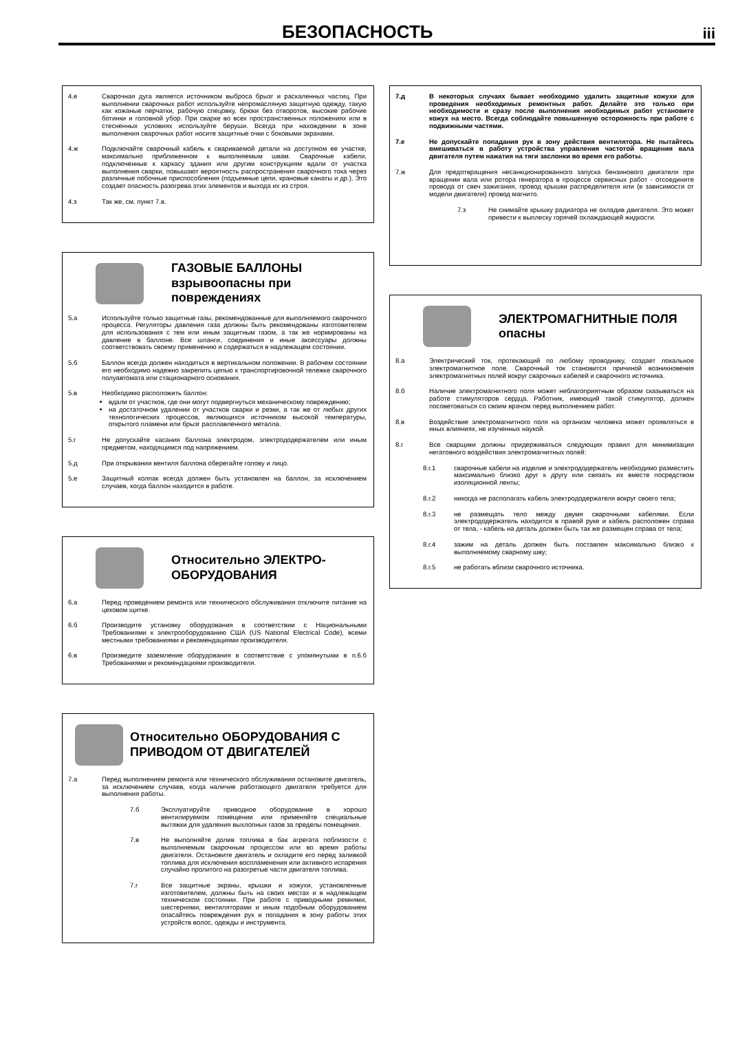БЕЗОПАСНОСТЬ
iii
4.е Сварочная дуга является источником выброса брызг и раскаленных частиц. При выполнении сварочных работ используйте непромасляную защитную одежду, такую как кожаные перчатки, рабочую спецовку, брюки без отворотов, высокие рабочие ботинки и головной убор. При сварке во всех пространственных положениях или в стесненных условиях используйте беруши. Всегда при нахождении в зоне выполнения сварочных работ носите защитные очки с боковыми экранами.
4.ж Подключайте сварочный кабель к свариваемой детали на доступном ее участке, максимально приближенном к выполняемым швам. Сварочные кабели, подключенные к каркасу здания или другим конструкциям вдали от участка выполнения сварки, повышают вероятность распространения сварочного тока через различные побочные приспособления (подъемные цепи, крановые канаты и др.). Это создает опасность разогрева этих элементов и выхода их из строя.
4.з Так же, см. пункт 7.в.
ГАЗОВЫЕ БАЛЛОНЫ взрывоопасны при повреждениях
5.а Используйте только защитные газы, рекомендованные для выполняемого сварочного процесса. Регуляторы давления газа должны быть рекомендованы изготовителем для использования с тем или иным защитным газом, а так же нормированы на давление в баллоне. Все шланги, соединения и иные аксессуары должны соответствовать своему применению и содержаться в надлежащем состоянии.
5.б Баллон всегда должен находиться в вертикальном положении. В рабочем состоянии его необходимо надежно закрепить цепью к транспортировочной тележке сварочного полуавтомата или стационарного основания.
5.в Необходимо расположить баллон:
вдали от участков, где они могут подвергнуться механическому повреждению;
на достаточном удалении от участков сварки и резки, а так же от любых других технологических процессов, являющихся источником высокой температуры, открытого пламени или брызг расплавленного металла.
5.г Не допускайте касания баллона электродом, электрододержателем или иным предметом, находящимся под напряжением.
5.д При открывании вентиля баллона оберегайте голову и лицо.
5.е Защитный колпак всегда должен быть установлен на баллон, за исключением случаев, когда баллон находится в работе.
Относительно ЭЛЕКТРО-ОБОРУДОВАНИЯ
6.а Перед проведением ремонта или технического обслуживания отключите питание на цеховом щитке.
6.б Производите установку оборудования в соответствии с Национальными Требованиями к электрооборудованию США (US National Electrical Code), всеми местными требованиями и рекомендациями производителя.
6.в Произведите заземление оборудования в соответствие с упомянутыми в п.6.б Требованиями и рекомендациями производителя.
Относительно ОБОРУДОВАНИЯ С ПРИВОДОМ ОТ ДВИГАТЕЛЕЙ
7.а Перед выполнением ремонта или технического обслуживания остановите двигатель, за исключением случаев, когда наличие работающего двигателя требуется для выполнения работы.
7.б Эксплуатируйте приводное оборудование в хорошо вентилируемом помещении или применяйте специальные вытяжки для удаления выхлопных газов за пределы помещения.
7.в Не выполняйте долив топлива в бак агрегата поблизости с выполняемым сварочным процессом или во время работы двигателя. Остановите двигатель и охладите его перед заливкой топлива для исключения воспламенения или активного испарения случайно пролитого на разогретые части двигателя топлива.
7.г Все защитные экраны, крышки и кожухи, установленные изготовителем, должны быть на своих местах и в надлежащем техническом состоянии. При работе с приводными ремнями, шестернями, вентиляторами и иным подобным оборудованием опасайтесь повреждения рук и попадания в зону работы этих устройств волос, одежды и инструмента.
7.д В некоторых случаях бывает необходимо удалить защитные кожухи для проведения необходимых ремонтных работ. Делайте это только при необходимости и сразу после выполнения необходимых работ установите кожух на место. Всегда соблюдайте повышенную осторожность при работе с подвижными частями.
7.е Не допускайте попадания рук в зону действия вентилятора. Не пытайтесь вмешиваться в работу устройства управления частотой вращения вала двигателя путем нажатия на тяги заслонки во время его работы.
7.ж Для предотвращения несанкционированного запуска бензинового двигателя при вращении вала или ротора генератора в процессе сервисных работ - отсоедините провода от свеч зажигания, провод крышки распределителя или (в зависимости от модели двигателя) провод магнито.
7.з Не снимайте крышку радиатора не охладив двигателя. Это может привести к выплеску горячей охлаждающей жидкости.
ЭЛЕКТРОМАГНИТНЫЕ ПОЛЯ опасны
8.а Электрический ток, протекающий по любому проводнику, создает локальное электромагнитное поле. Сварочный ток становится причиной возникновения электромагнитных полей вокруг сварочных кабелей и сварочного источника.
8.б Наличие электромагнитного поля может неблагоприятным образом сказываться на работе стимуляторов сердца. Работник, имеющий такой стимулятор, должен посоветоваться со своим врачом перед выполнением работ.
8.в Воздействие электромагнитного поля на организм человека может проявляться в иных влияниях, не изученных наукой.
8.г Все сварщики должны придерживаться следующих правил для минимизации негатовного воздействия электромагнитных полей:
8.г.1 сварочные кабели на изделие и электрододержатель необходимо разместить максимально близко друг к другу или связать их вместе посредством изоляционной ленты;
8.г.2 никогда не располагать кабель электрододержателя вокруг своего тела;
8.г.3 не размещать тело между двумя сварочными кабелями. Если электрододержатель находится в правой руке и кабель расположен справа от тела, - кабель на деталь должен быть так же размещен справа от тела;
8.г.4 зажим на деталь должен быть поставлен максимально близко к выполняемому сварному шву;
8.г.5 не работать вблизи сварочного источника.